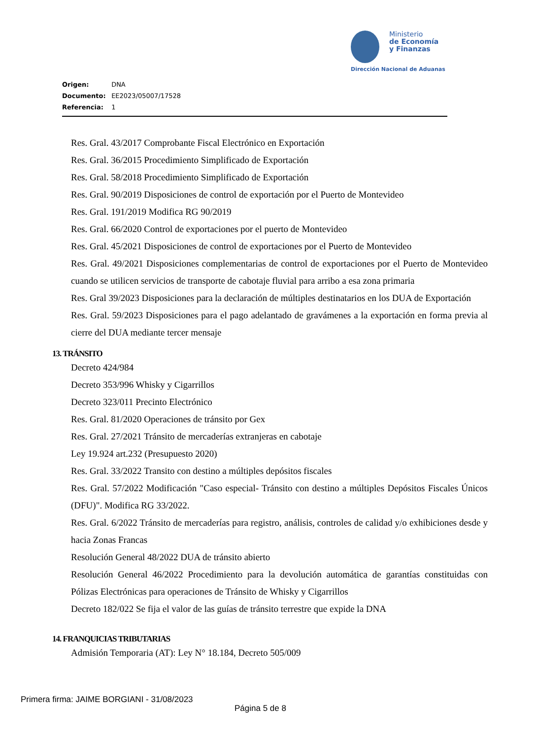Ministerio
de Economía
y Finanzas
Dirección Nacional de Aduanas
Origen: DNA
Documento: EE2023/05007/17528
Referencia: 1
Res. Gral. 43/2017 Comprobante Fiscal Electrónico en Exportación
Res. Gral. 36/2015 Procedimiento Simplificado de Exportación
Res. Gral. 58/2018 Procedimiento Simplificado de Exportación
Res. Gral. 90/2019 Disposiciones de control de exportación por el Puerto de Montevideo
Res. Gral. 191/2019 Modifica RG 90/2019
Res. Gral. 66/2020 Control de exportaciones por el puerto de Montevideo
Res. Gral. 45/2021 Disposiciones de control de exportaciones por el Puerto de Montevideo
Res. Gral. 49/2021 Disposiciones complementarias de control de exportaciones por el Puerto de Montevideo cuando se utilicen servicios de transporte de cabotaje fluvial para arribo a esa zona primaria
Res. Gral 39/2023 Disposiciones para la declaración de múltiples destinatarios en los DUA de Exportación
Res. Gral. 59/2023 Disposiciones para el pago adelantado de gravámenes a la exportación en forma previa al cierre del DUA mediante tercer mensaje
13. TRÁNSITO
Decreto 424/984
Decreto 353/996 Whisky y Cigarrillos
Decreto 323/011 Precinto Electrónico
Res. Gral. 81/2020 Operaciones de tránsito por Gex
Res. Gral. 27/2021 Tránsito de mercaderías extranjeras en cabotaje
Ley 19.924 art.232 (Presupuesto 2020)
Res. Gral. 33/2022 Transito con destino a múltiples depósitos fiscales
Res. Gral. 57/2022 Modificación "Caso especial- Tránsito con destino a múltiples Depósitos Fiscales Únicos (DFU)". Modifica RG 33/2022.
Res. Gral. 6/2022 Tránsito de mercaderías para registro, análisis, controles de calidad y/o exhibiciones desde y hacia Zonas Francas
Resolución General 48/2022 DUA de tránsito abierto
Resolución General 46/2022 Procedimiento para la devolución automática de garantías constituidas con Pólizas Electrónicas para operaciones de Tránsito de Whisky y Cigarrillos
Decreto 182/022 Se fija el valor de las guías de tránsito terrestre que expide la DNA
14. FRANQUICIAS TRIBUTARIAS
Admisión Temporaria (AT): Ley N° 18.184, Decreto 505/009
Primera firma: JAIME BORGIANI - 31/08/2023
Página 5 de 8